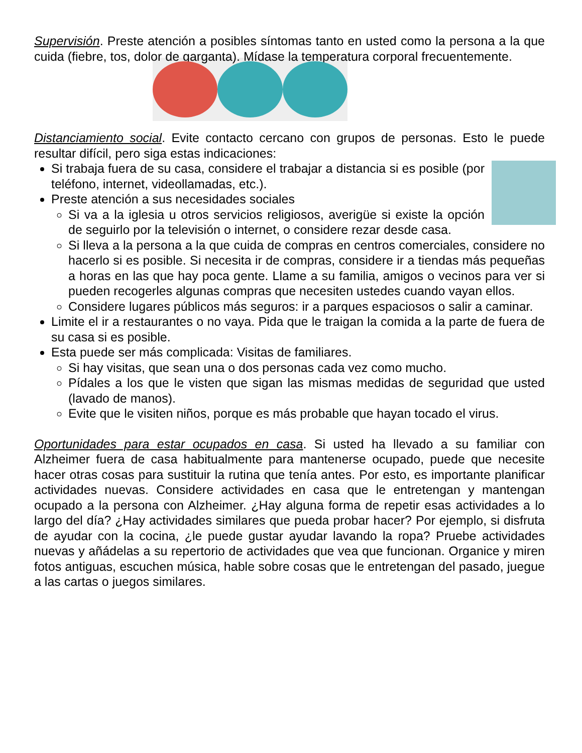Supervisión. Preste atención a posibles síntomas tanto en usted como la persona a la que cuida (fiebre, tos, dolor de garganta). Mídase la temperatura corporal frecuentemente.
Distanciamiento social. Evite contacto cercano con grupos de personas. Esto le puede resultar difícil, pero siga estas indicaciones:
Si trabaja fuera de su casa, considere el trabajar a distancia si es posible (por teléfono, internet, videollamadas, etc.).
Preste atención a sus necesidades sociales
Si va a la iglesia u otros servicios religiosos, averigüe si existe la opción de seguirlo por la televisión o internet, o considere rezar desde casa.
Si lleva a la persona a la que cuida de compras en centros comerciales, considere no hacerlo si es posible. Si necesita ir de compras, considere ir a tiendas más pequeñas a horas en las que hay poca gente. Llame a su familia, amigos o vecinos para ver si pueden recogerles algunas compras que necesiten ustedes cuando vayan ellos.
Considere lugares públicos más seguros: ir a parques espaciosos o salir a caminar.
Limite el ir a restaurantes o no vaya. Pida que le traigan la comida a la parte de fuera de su casa si es posible.
Esta puede ser más complicada: Visitas de familiares.
Si hay visitas, que sean una o dos personas cada vez como mucho.
Pídales a los que le visten que sigan las mismas medidas de seguridad que usted (lavado de manos).
Evite que le visiten niños, porque es más probable que hayan tocado el virus.
Oportunidades para estar ocupados en casa. Si usted ha llevado a su familiar con Alzheimer fuera de casa habitualmente para mantenerse ocupado, puede que necesite hacer otras cosas para sustituir la rutina que tenía antes. Por esto, es importante planificar actividades nuevas. Considere actividades en casa que le entretengan y mantengan ocupado a la persona con Alzheimer. ¿Hay alguna forma de repetir esas actividades a lo largo del día? ¿Hay actividades similares que pueda probar hacer? Por ejemplo, si disfruta de ayudar con la cocina, ¿le puede gustar ayudar lavando la ropa? Pruebe actividades nuevas y añádelas a su repertorio de actividades que vea que funcionan. Organice y miren fotos antiguas, escuchen música, hable sobre cosas que le entretengan del pasado, juegue a las cartas o juegos similares.